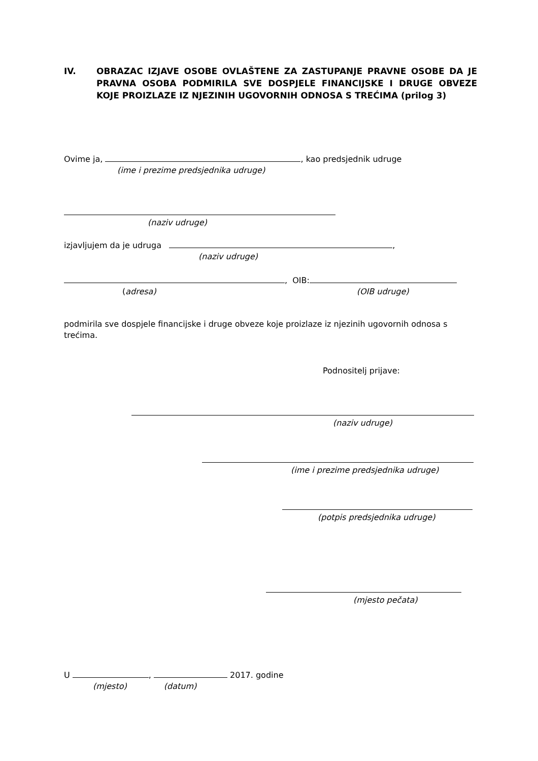IV. OBRAZAC IZJAVE OSOBE OVLAŠTENE ZA ZASTUPANJE PRAVNE OSOBE DA JE PRAVNA OSOBA PODMIRILA SVE DOSPJELE FINANCIJSKE I DRUGE OBVEZE KOJE PROIZLAZE IZ NJEZINIH UGOVORNIH ODNOSA S TREĆIMA (prilog 3)
Ovime ja, , kao predsjednik udruge
(ime i prezime predsjednika udruge)
(naziv udruge)
izjavljujem da je udruga ,
(naziv udruge)
, OIB:
(adresa) (OIB udruge)
podmirila sve dospjele financijske i druge obveze koje proizlaze iz njezinih ugovornih odnosa s trećima.
Podnositelj prijave:
(naziv udruge)
(ime i prezime predsjednika udruge)
(potpis predsjednika udruge)
(mjesto pečata)
U , 2017. godine
(mjesto) (datum)